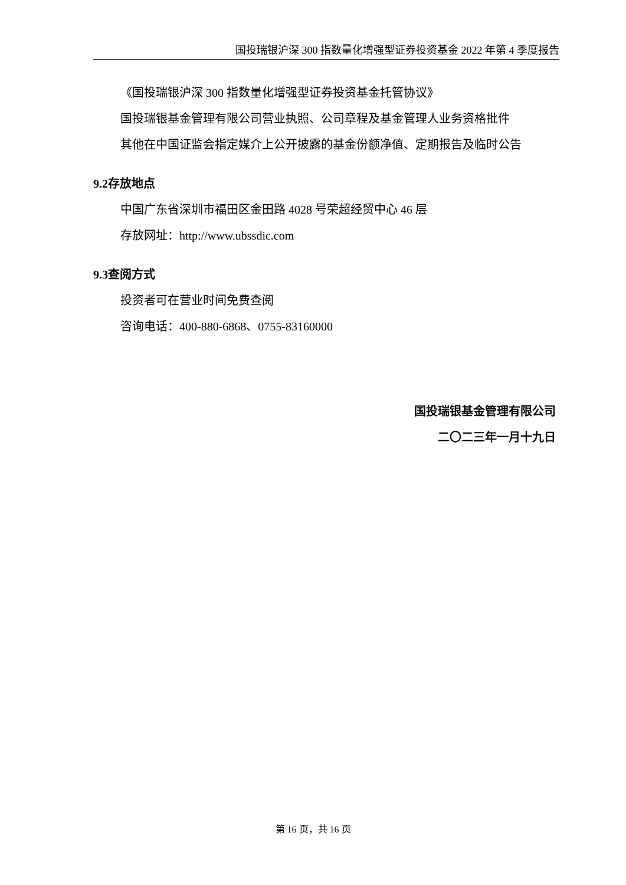国投瑞银沪深 300 指数量化增强型证券投资基金 2022 年第 4 季度报告
《国投瑞银沪深 300 指数量化增强型证券投资基金托管协议》
国投瑞银基金管理有限公司营业执照、公司章程及基金管理人业务资格批件
其他在中国证监会指定媒介上公开披露的基金份额净值、定期报告及临时公告
9.2存放地点
中国广东省深圳市福田区金田路 4028 号荣超经贸中心 46 层
存放网址：http://www.ubssdic.com
9.3查阅方式
投资者可在营业时间免费查阅
咨询电话：400-880-6868、0755-83160000
国投瑞银基金管理有限公司
二〇二三年一月十九日
第 16 页，共 16 页